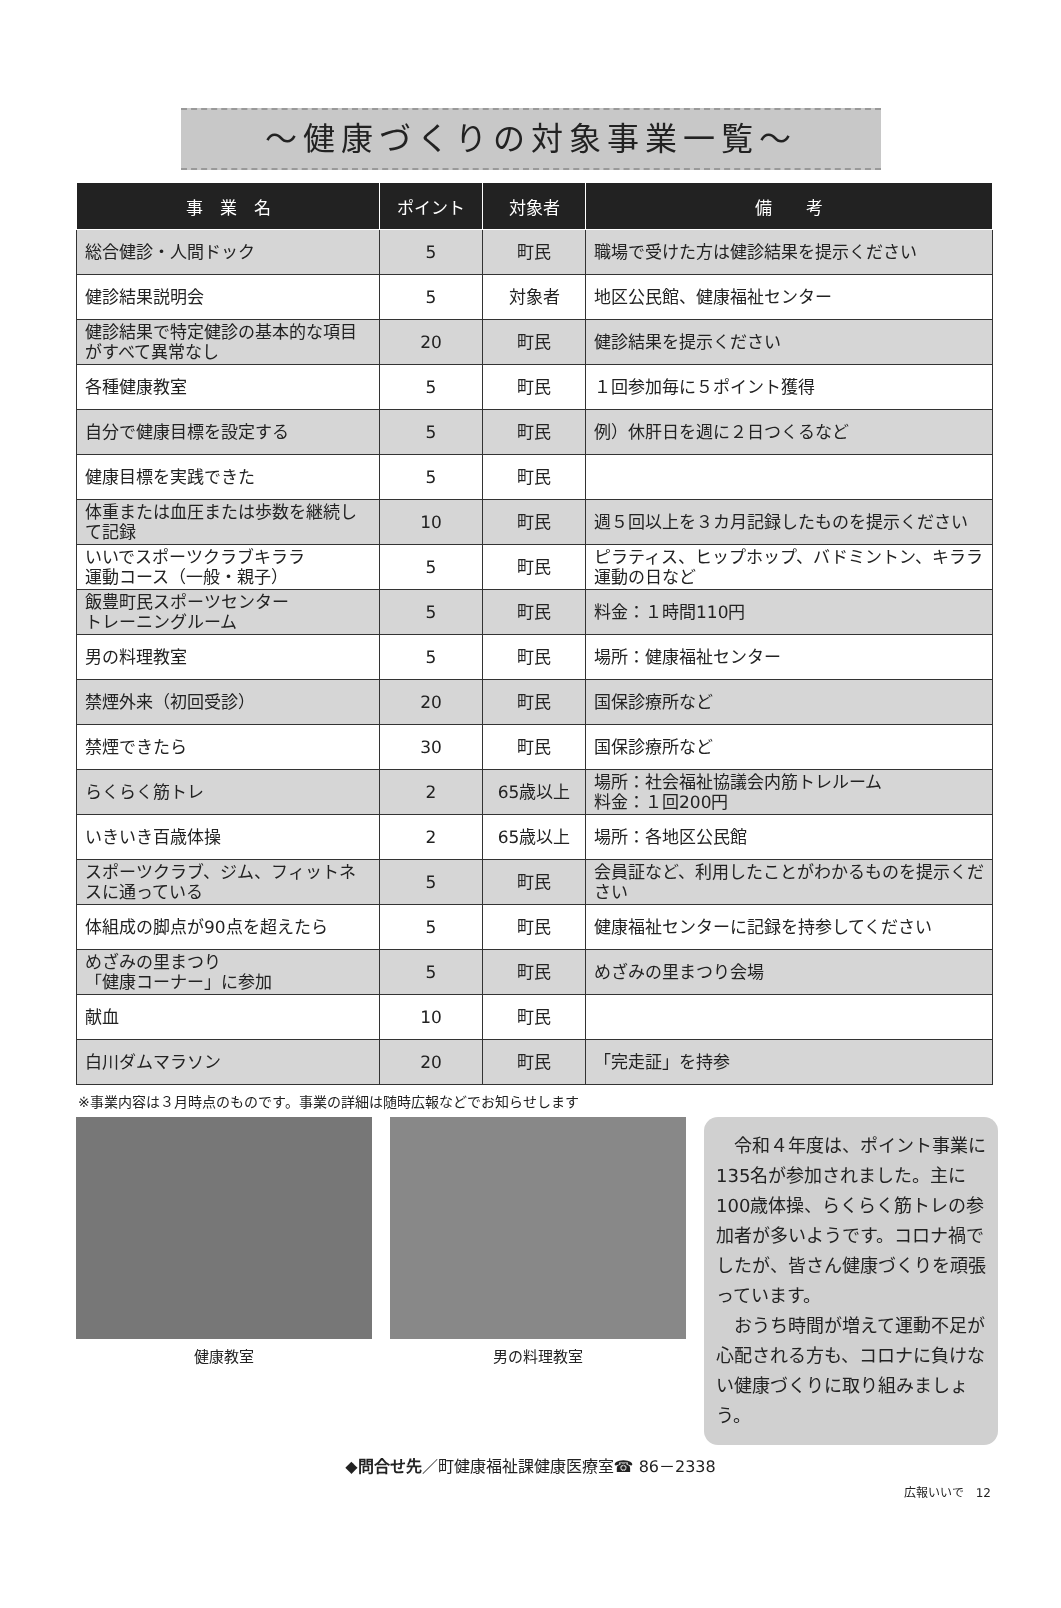～健康づくりの対象事業一覧～
| 事 業 名 | ポイント | 対象者 | 備 考 |
| --- | --- | --- | --- |
| 総合健診・人間ドック | 5 | 町民 | 職場で受けた方は健診結果を提示ください |
| 健診結果説明会 | 5 | 対象者 | 地区公民館、健康福祉センター |
| 健診結果で特定健診の基本的な項目がすべて異常なし | 20 | 町民 | 健診結果を提示ください |
| 各種健康教室 | 5 | 町民 | １回参加毎に５ポイント獲得 |
| 自分で健康目標を設定する | 5 | 町民 | 例）休肝日を週に２日つくるなど |
| 健康目標を実践できた | 5 | 町民 | |
| 体重または血圧または歩数を継続して記録 | 10 | 町民 | 週５回以上を３カ月記録したものを提示ください |
| いいでスポーツクラブキララ 運動コース（一般・親子） | 5 | 町民 | ピラティス、ヒップホップ、バドミントン、キララ運動の日など |
| 飯豊町民スポーツセンター トレーニングルーム | 5 | 町民 | 料金：１時間110円 |
| 男の料理教室 | 5 | 町民 | 場所：健康福祉センター |
| 禁煙外来（初回受診） | 20 | 町民 | 国保診療所など |
| 禁煙できたら | 30 | 町民 | 国保診療所など |
| らくらく筋トレ | 2 | 65歳以上 | 場所：社会福祉協議会内筋トレルーム 料金：１回200円 |
| いきいき百歳体操 | 2 | 65歳以上 | 場所：各地区公民館 |
| スポーツクラブ、ジム、フィットネスに通っている | 5 | 町民 | 会員証など、利用したことがわかるものを提示ください |
| 体組成の脚点が90点を超えたら | 5 | 町民 | 健康福祉センターに記録を持参してください |
| めざみの里まつり 「健康コーナー」に参加 | 5 | 町民 | めざみの里まつり会場 |
| 献血 | 10 | 町民 | |
| 白川ダムマラソン | 20 | 町民 | 「完走証」を持参 |
※事業内容は３月時点のものです。事業の詳細は随時広報などでお知らせします
健康教室 男の料理教室
　令和４年度は、ポイント事業に135名が参加されました。主に100歳体操、らくらく筋トレの参加者が多いようです。コロナ禍でしたが、皆さん健康づくりを頑張っています。
　おうち時間が増えて運動不足が心配される方も、コロナに負けない健康づくりに取り組みましょう。
◆問合せ先／町健康福祉課健康医療室☎ 86－2338
広報いいで　12